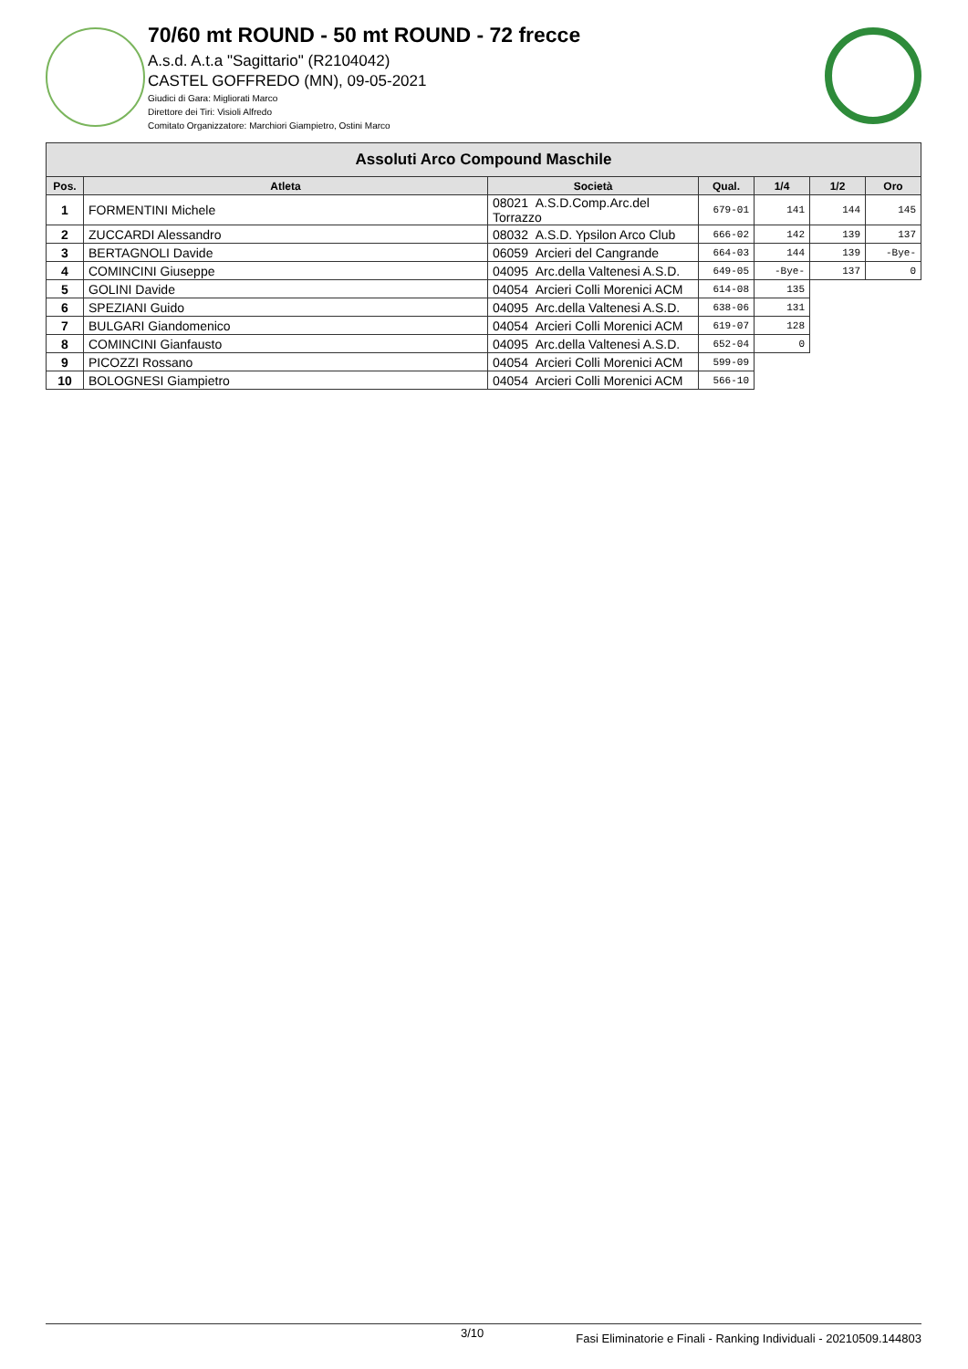70/60 mt ROUND - 50 mt ROUND - 72 frecce
A.s.d. A.t.a "Sagittario" (R2104042)
CASTEL GOFFREDO (MN), 09-05-2021
Giudici di Gara: Migliorati Marco
Direttore dei Tiri: Visioli Alfredo
Comitato Organizzatore: Marchiori Giampietro, Ostini Marco
| Assoluti Arco Compound Maschile | | | | | | |
| --- | --- | --- | --- | --- | --- | --- |
| Pos. | Atleta | Società | Qual. | 1/4 | 1/2 | Oro |
| 1 | FORMENTINI Michele | 08021 A.S.D.Comp.Arc.del Torrazzo | 679-01 | 141 | 144 | 145 |
| 2 | ZUCCARDI Alessandro | 08032 A.S.D. Ypsilon Arco Club | 666-02 | 142 | 139 | 137 |
| 3 | BERTAGNOLI Davide | 06059 Arcieri del Cangrande | 664-03 | 144 | 139 | -Bye- |
| 4 | COMINCINI Giuseppe | 04095 Arc.della Valtenesi A.S.D. | 649-05 | -Bye- | 137 | 0 |
| 5 | GOLINI Davide | 04054 Arcieri Colli Morenici ACM | 614-08 | 135 | | |
| 6 | SPEZIANI Guido | 04095 Arc.della Valtenesi A.S.D. | 638-06 | 131 | | |
| 7 | BULGARI Giandomenico | 04054 Arcieri Colli Morenici ACM | 619-07 | 128 | | |
| 8 | COMINCINI Gianfausto | 04095 Arc.della Valtenesi A.S.D. | 652-04 | 0 | | |
| 9 | PICOZZI Rossano | 04054 Arcieri Colli Morenici ACM | 599-09 | | | |
| 10 | BOLOGNESI Giampietro | 04054 Arcieri Colli Morenici ACM | 566-10 | | | |
3/10 Fasi Eliminatorie e Finali - Ranking Individuali - 20210509.144803